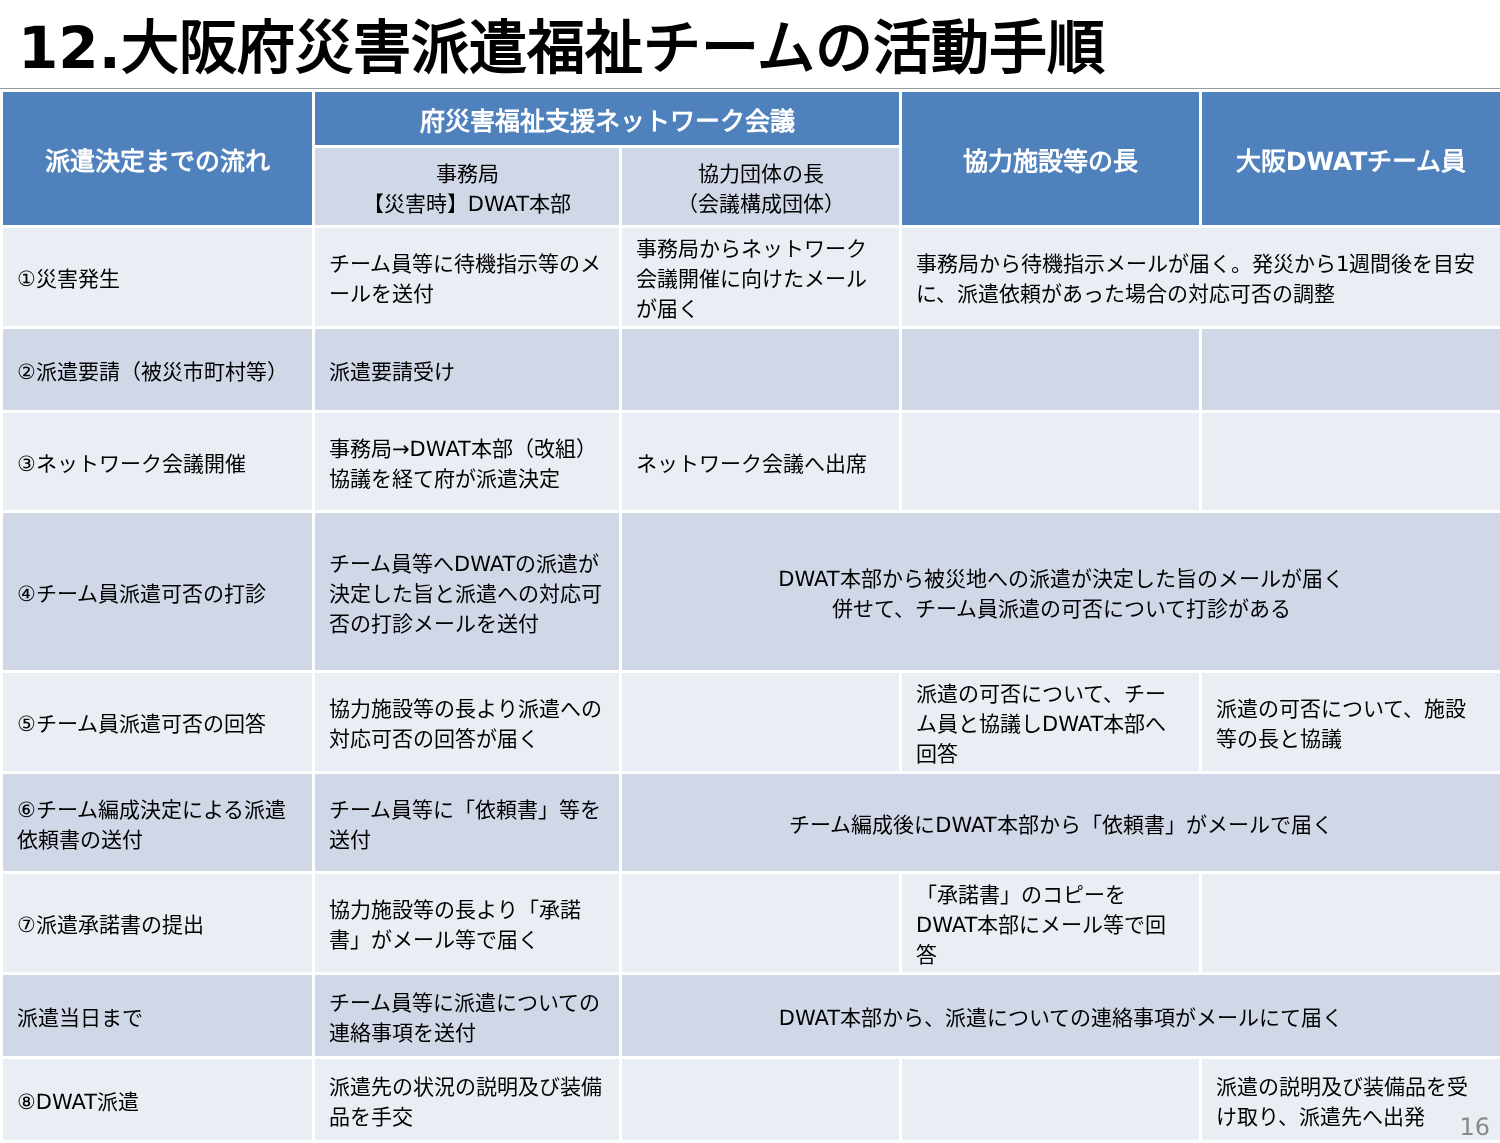12.大阪府災害派遣福祉チームの活動手順
| 派遣決定までの流れ | 府災害福祉支援ネットワーク会議 | | 協力施設等の長 | 大阪DWATチーム員 |
| --- | --- | --- | --- | --- |
| | 事務局 【災害時】DWAT本部 | 協力団体の長 （会議構成団体） | | |
| ①災害発生 | チーム員等に待機指示等のメールを送付 | 事務局からネットワーク会議開催に向けたメールが届く | 事務局から待機指示メールが届く。発災から1週間後を目安に、派遣依頼があった場合の対応可否の調整 | |
| ②派遣要請（被災市町村等） | 派遣要請受け | | | |
| ③ネットワーク会議開催 | 事務局→DWAT本部（改組）協議を経て府が派遣決定 | ネットワーク会議へ出席 | | |
| ④チーム員派遣可否の打診 | チーム員等へDWATの派遣が決定した旨と派遣への対応可否の打診メールを送付 | DWAT本部から被災地への派遣が決定した旨のメールが届く 併せて、チーム員派遣の可否について打診がある | | |
| ⑤チーム員派遣可否の回答 | 協力施設等の長より派遣への対応可否の回答が届く | | 派遣の可否について、チーム員と協議しDWAT本部へ回答 | 派遣の可否について、施設等の長と協議 |
| ⑥チーム編成決定による派遣依頼書の送付 | チーム員等に「依頼書」等を送付 | チーム編成後にDWAT本部から「依頼書」がメールで届く | | |
| ⑦派遣承諾書の提出 | 協力施設等の長より「承諾書」がメール等で届く | | 「承諾書」のコピーをDWAT本部にメール等で回答 | |
| 派遣当日まで | チーム員等に派遣についての連絡事項を送付 | DWAT本部から、派遣についての連絡事項がメールにて届く | | |
| ⑧DWAT派遣 | 派遣先の状況の説明及び装備品を手交 | | | 派遣の説明及び装備品を受け取り、派遣先へ出発 |
16